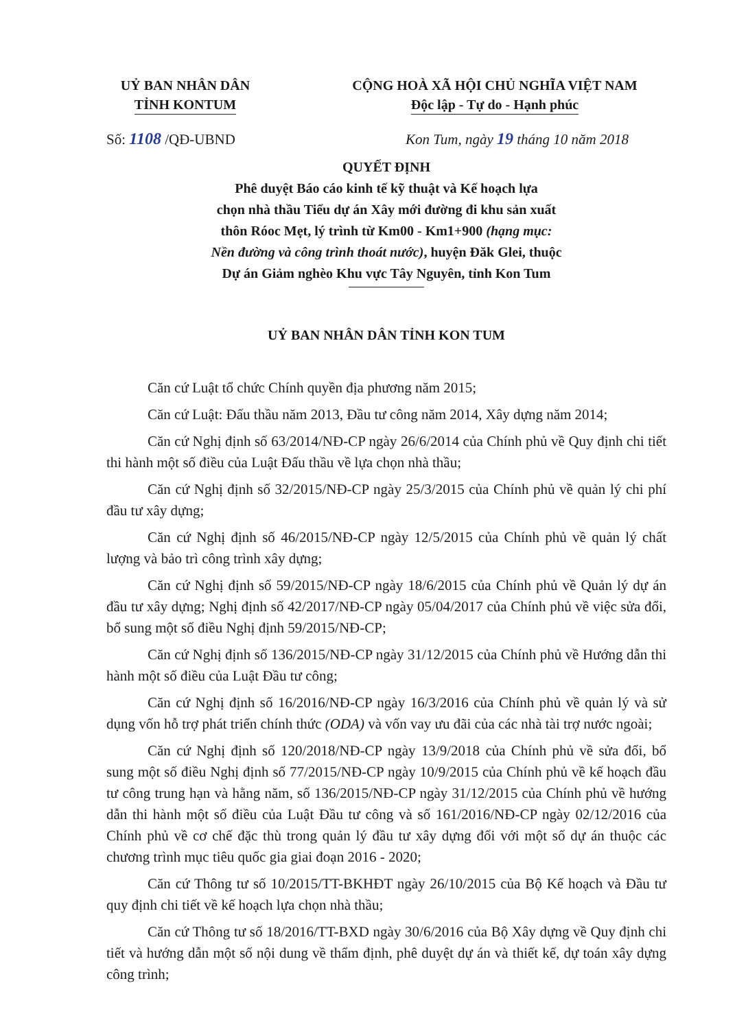UỶ BAN NHÂN DÂN
TỈNH KONTUM
CỘNG HOÀ XÃ HỘI CHỦ NGHĨA VIỆT NAM
Độc lập - Tự do - Hạnh phúc
Số: 1108 /QĐ-UBND Kon Tum, ngày 19 tháng 10 năm 2018
QUYẾT ĐỊNH
Phê duyệt Báo cáo kinh tế kỹ thuật và Kế hoạch lựa
chọn nhà thầu Tiểu dự án Xây mới đường đi khu sản xuất
thôn Róoc Mẹt, lý trình từ Km00 - Km1+900 (hạng mục:
Nền đường và công trình thoát nước), huyện Đăk Glei, thuộc
Dự án Giảm nghèo Khu vực Tây Nguyên, tỉnh Kon Tum
UỶ BAN NHÂN DÂN TỈNH KON TUM
Căn cứ Luật tổ chức Chính quyền địa phương năm 2015;
Căn cứ Luật: Đấu thầu năm 2013, Đầu tư công năm 2014, Xây dựng năm 2014;
Căn cứ Nghị định số 63/2014/NĐ-CP ngày 26/6/2014 của Chính phủ về Quy định chi tiết thi hành một số điều của Luật Đấu thầu về lựa chọn nhà thầu;
Căn cứ Nghị định số 32/2015/NĐ-CP ngày 25/3/2015 của Chính phủ về quản lý chi phí đầu tư xây dựng;
Căn cứ Nghị định số 46/2015/NĐ-CP ngày 12/5/2015 của Chính phủ về quản lý chất lượng và bảo trì công trình xây dựng;
Căn cứ Nghị định số 59/2015/NĐ-CP ngày 18/6/2015 của Chính phủ về Quản lý dự án đầu tư xây dựng; Nghị định số 42/2017/NĐ-CP ngày 05/04/2017 của Chính phủ về việc sửa đổi, bổ sung một số điều Nghị định 59/2015/NĐ-CP;
Căn cứ Nghị định số 136/2015/NĐ-CP ngày 31/12/2015 của Chính phủ về Hướng dẫn thi hành một số điều của Luật Đầu tư công;
Căn cứ Nghị định số 16/2016/NĐ-CP ngày 16/3/2016 của Chính phủ về quản lý và sử dụng vốn hỗ trợ phát triển chính thức (ODA) và vốn vay ưu đãi của các nhà tài trợ nước ngoài;
Căn cứ Nghị định số 120/2018/NĐ-CP ngày 13/9/2018 của Chính phủ về sửa đổi, bổ sung một số điều Nghị định số 77/2015/NĐ-CP ngày 10/9/2015 của Chính phủ về kế hoạch đầu tư công trung hạn và hằng năm, số 136/2015/NĐ-CP ngày 31/12/2015 của Chính phủ về hướng dẫn thi hành một số điều của Luật Đầu tư công và số 161/2016/NĐ-CP ngày 02/12/2016 của Chính phủ về cơ chế đặc thù trong quản lý đầu tư xây dựng đối với một số dự án thuộc các chương trình mục tiêu quốc gia giai đoạn 2016 - 2020;
Căn cứ Thông tư số 10/2015/TT-BKHĐT ngày 26/10/2015 của Bộ Kế hoạch và Đầu tư quy định chi tiết về kế hoạch lựa chọn nhà thầu;
Căn cứ Thông tư số 18/2016/TT-BXD ngày 30/6/2016 của Bộ Xây dựng về Quy định chi tiết và hướng dẫn một số nội dung về thẩm định, phê duyệt dự án và thiết kế, dự toán xây dựng công trình;